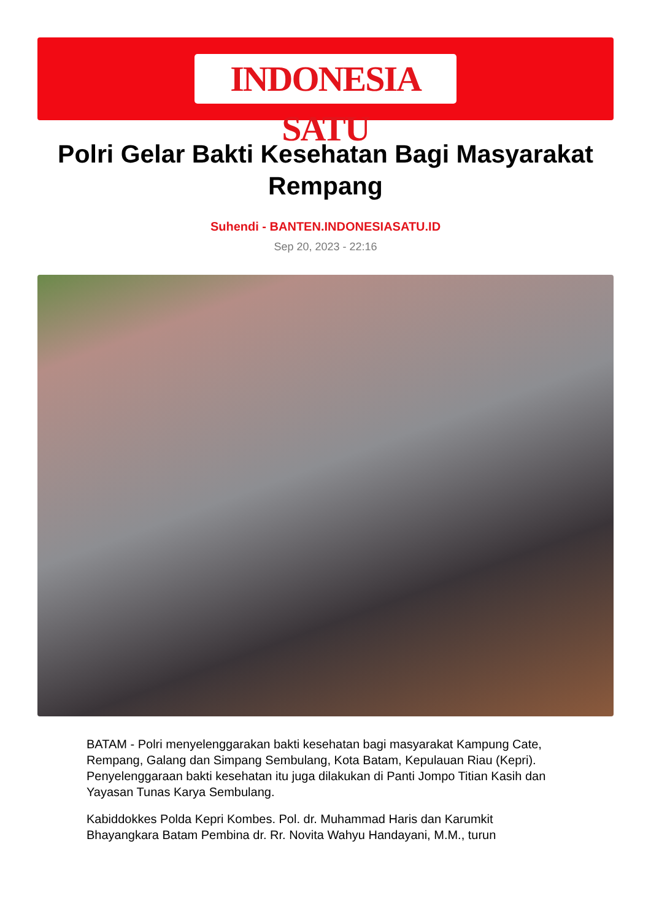INDONESIA SATU
Polri Gelar Bakti Kesehatan Bagi Masyarakat Rempang
Suhendi - BANTEN.INDONESIASATU.ID
Sep 20, 2023 - 22:16
BATAM - Polri menyelenggarakan bakti kesehatan bagi masyarakat Kampung Cate, Rempang, Galang dan Simpang Sembulang, Kota Batam, Kepulauan Riau (Kepri). Penyelenggaraan bakti kesehatan itu juga dilakukan di Panti Jompo Titian Kasih dan Yayasan Tunas Karya Sembulang.
Kabiddokkes Polda Kepri Kombes. Pol. dr. Muhammad Haris dan Karumkit Bhayangkara Batam Pembina dr. Rr. Novita Wahyu Handayani, M.M., turun